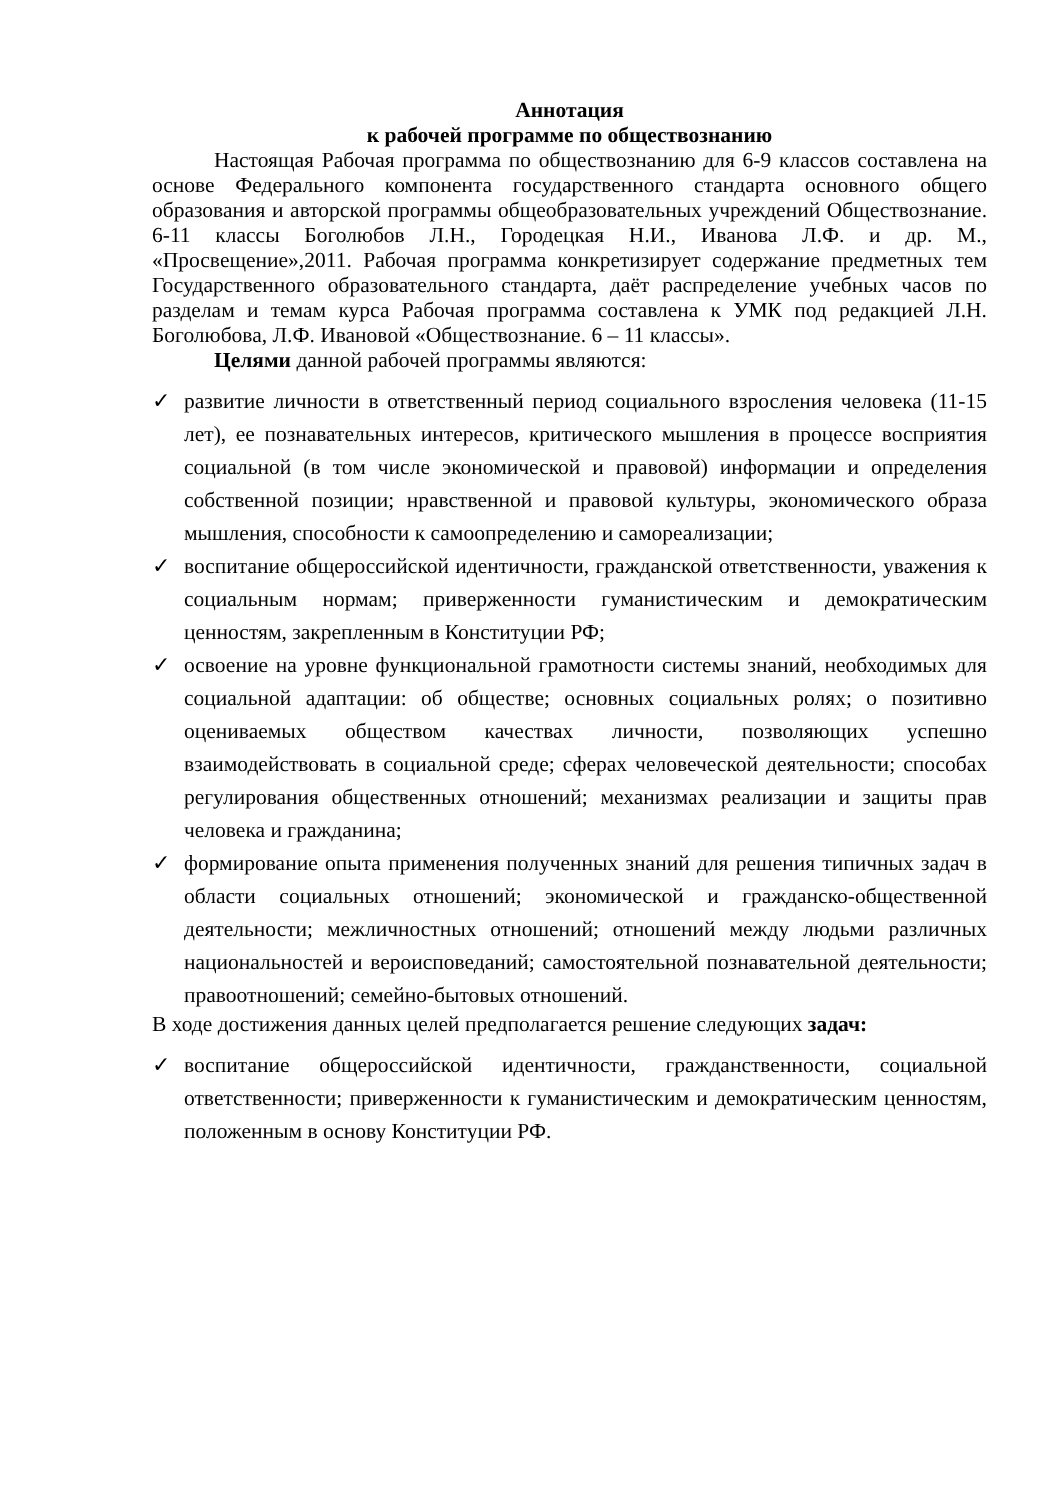Аннотация
к рабочей программе по обществознанию
Настоящая Рабочая программа по обществознанию для 6-9 классов составлена на основе Федерального компонента государственного стандарта основного общего образования и авторской программы общеобразовательных учреждений Обществознание. 6-11 классы Боголюбов Л.Н., Городецкая Н.И., Иванова Л.Ф. и др. М., «Просвещение»,2011. Рабочая программа конкретизирует содержание предметных тем Государственного образовательного стандарта, даёт распределение учебных часов по разделам и темам курса Рабочая программа составлена к УМК под редакцией Л.Н. Боголюбова, Л.Ф. Ивановой «Обществознание. 6 – 11 классы».
Целями данной рабочей программы являются:
✓ развитие личности в ответственный период социального взросления человека (11-15 лет), ее познавательных интересов, критического мышления в процессе восприятия социальной (в том числе экономической и правовой) информации и определения собственной позиции; нравственной и правовой культуры, экономического образа мышления, способности к самоопределению и самореализации;
✓ воспитание общероссийской идентичности, гражданской ответственности, уважения к социальным нормам; приверженности гуманистическим и демократическим ценностям, закрепленным в Конституции РФ;
✓ освоение на уровне функциональной грамотности системы знаний, необходимых для социальной адаптации: об обществе; основных социальных ролях; о позитивно оцениваемых обществом качествах личности, позволяющих успешно взаимодействовать в социальной среде; сферах человеческой деятельности; способах регулирования общественных отношений; механизмах реализации и защиты прав человека и гражданина;
✓ формирование опыта применения полученных знаний для решения типичных задач в области социальных отношений; экономической и гражданско-общественной деятельности; межличностных отношений; отношений между людьми различных национальностей и вероисповеданий; самостоятельной познавательной деятельности; правоотношений; семейно-бытовых отношений.
В ходе достижения данных целей предполагается решение следующих задач:
✓ воспитание общероссийской идентичности, гражданственности, социальной ответственности; приверженности к гуманистическим и демократическим ценностям, положенным в основу Конституции РФ.